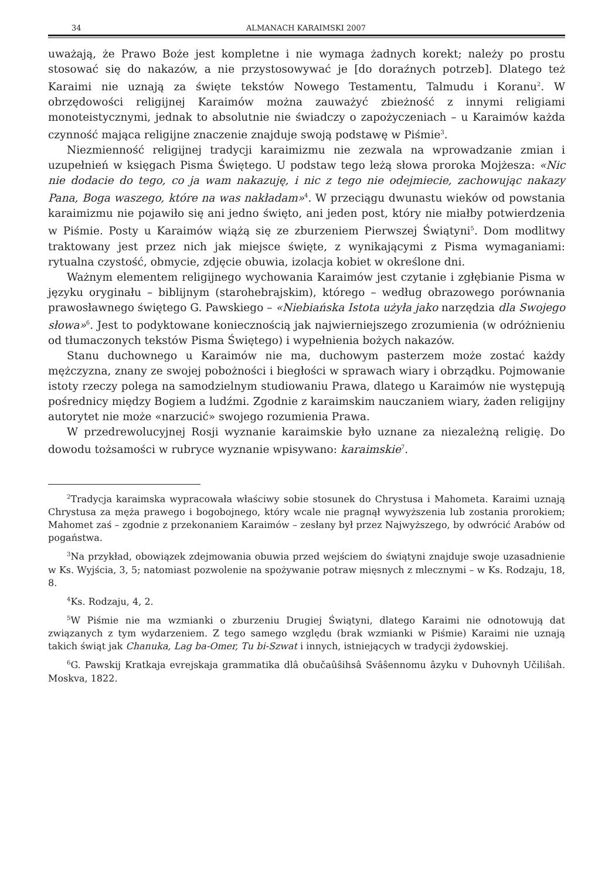34 ALMANACH KARAIMSKI 2007
uważają, że Prawo Boże jest kompletne i nie wymaga żadnych korekt; należy po prostu stosować się do nakazów, a nie przystosowywać je [do doraźnych potrzeb]. Dlatego też Karaimi nie uznają za święte tekstów Nowego Testamentu, Talmudu i Koranu<sup>2</sup>. W obrzędowości religijnej Karaimów można zauważyć zbieżność z innymi religiami monoteistycznymi, jednak to absolutnie nie świadczy o zapożyczeniach – u Karaimów każda czynność mająca religijne znaczenie znajduje swoją podstawę w Piśmie<sup>3</sup>.
Niezmienność religijnej tradycji karaimizmu nie zezwala na wprowadzanie zmian i uzupełnień w księgach Pisma Świętego. U podstaw tego leżą słowa proroka Mojżesza: «Nic nie dodacie do tego, co ja wam nakazuję, i nic z tego nie odejmiecie, zachowując nakazy Pana, Boga waszego, które na was nakładam»<sup>4</sup>. W przeciągu dwunastu wieków od powstania karaimizmu nie pojawiło się ani jedno święto, ani jeden post, który nie miałby potwierdzenia w Piśmie. Posty u Karaimów wiążą się ze zburzeniem Pierwszej Świątyni<sup>5</sup>. Dom modlitwy traktowany jest przez nich jak miejsce święte, z wynikającymi z Pisma wymaganiami: rytualna czystość, obmycie, zdjęcie obuwia, izolacja kobiet w określone dni.
Ważnym elementem religijnego wychowania Karaimów jest czytanie i zgłębianie Pisma w języku oryginału – biblijnym (starohebrajskim), którego – według obrazowego porównania prawosławnego świętego G. Pawskiego – «Niebiańska Istota użyła jako narzędzia dla Swojego słowa»<sup>6</sup>. Jest to podyktowane koniecznością jak najwierniejszego zrozumienia (w odróżnieniu od tłumaczonych tekstów Pisma Świętego) i wypełnienia bożych nakazów.
Stanu duchownego u Karaimów nie ma, duchowym pasterzem może zostać każdy mężczyzna, znany ze swojej pobożności i biegłości w sprawach wiary i obrządku. Pojmowanie istoty rzeczy polega na samodzielnym studiowaniu Prawa, dlatego u Karaimów nie występują pośrednicy między Bogiem a ludźmi. Zgodnie z karaimskim nauczaniem wiary, żaden religijny autorytet nie może «narzucić» swojego rozumienia Prawa.
W przedrewolucyjnej Rosji wyznanie karaimskie było uznane za niezależną religię. Do dowodu tożsamości w rubryce wyznanie wpisywano: karaimskie<sup>7</sup>.
<sup>2</sup> Tradycja karaimska wypracowała właściwy sobie stosunek do Chrystusa i Mahometa. Karaimi uznają Chrystusa za męża prawego i bogobojnego, który wcale nie pragnął wywyższenia lub zostania prorokiem; Mahomet zaś – zgodnie z przekonaniem Karaimów – zesłany był przez Najwyższego, by odwrócić Arabów od pogaństwa.
<sup>3</sup> Na przykład, obowiązek zdejmowania obuwia przed wejściem do świątyni znajduje swoje uzasadnienie w Ks. Wyjścia, 3, 5; natomiast pozwolenie na spożywanie potraw mięsnych z mlecznymi – w Ks. Rodzaju, 18, 8.
<sup>4</sup> Ks. Rodzaju, 4, 2.
<sup>5</sup> W Piśmie nie ma wzmianki o zburzeniu Drugiej Świątyni, dlatego Karaimi nie odnotowują dat związanych z tym wydarzeniem. Z tego samego względu (brak wzmianki w Piśmie) Karaimi nie uznają takich świąt jak Chanuka, Lag ba-Omer, Tu bi-Szwat i innych, istniejących w tradycji żydowskiej.
<sup>6</sup> G. Pawskij Kratkaja evrejskaja grammatika dlâ obučaûŝihsâ Svâŝennomu âzyku v Duhovnyh Učiliŝah. Moskva, 1822.